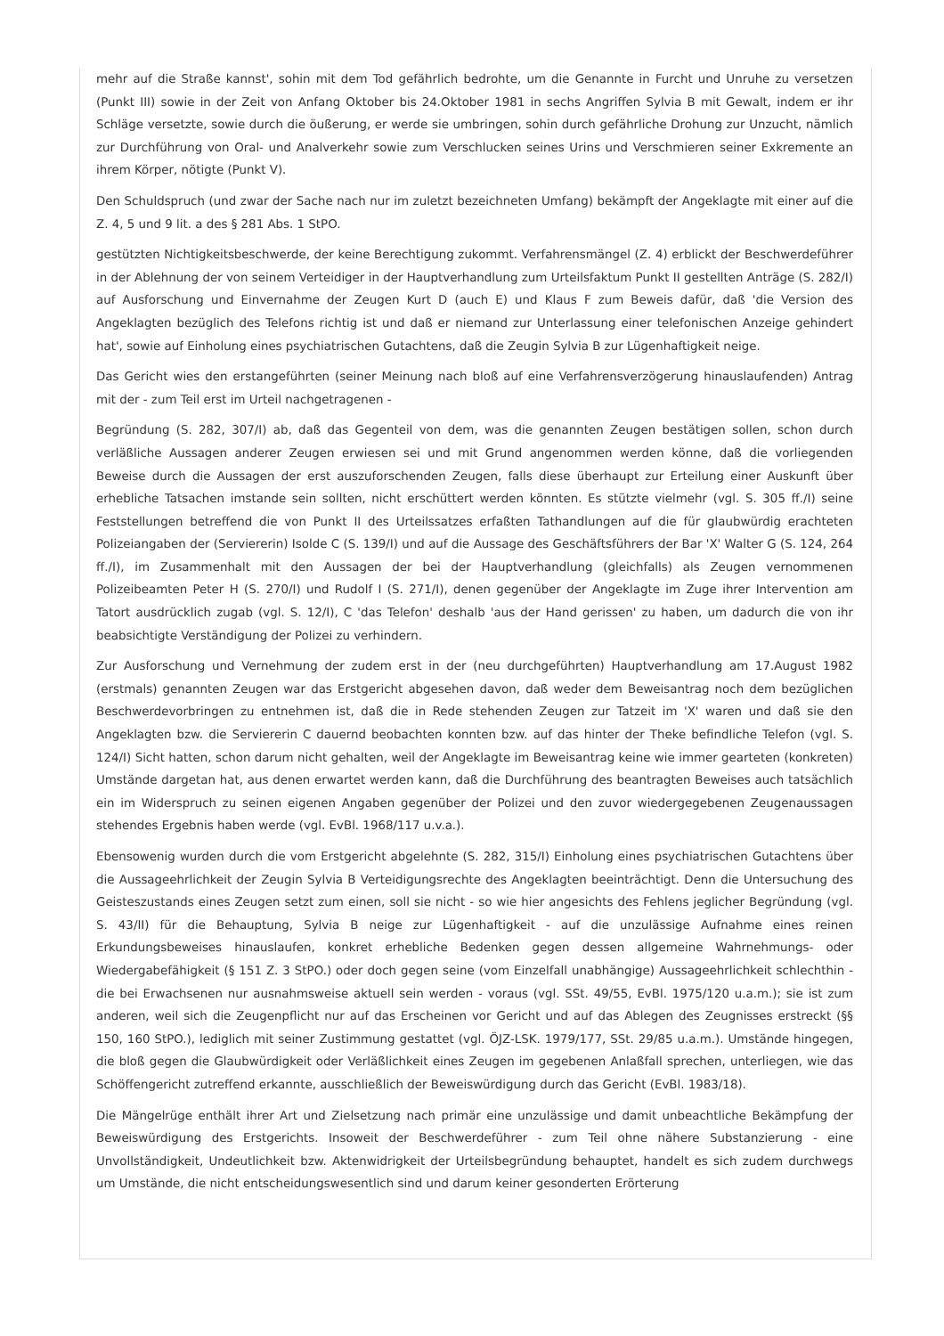mehr auf die Straße kannst', sohin mit dem Tod gefährlich bedrohte, um die Genannte in Furcht und Unruhe zu versetzen (Punkt III) sowie in der Zeit von Anfang Oktober bis 24.Oktober 1981 in sechs Angriffen Sylvia B mit Gewalt, indem er ihr Schläge versetzte, sowie durch die öußerung, er werde sie umbringen, sohin durch gefährliche Drohung zur Unzucht, nämlich zur Durchführung von Oral- und Analverkehr sowie zum Verschlucken seines Urins und Verschmieren seiner Exkremente an ihrem Körper, nötigte (Punkt V).
Den Schuldspruch (und zwar der Sache nach nur im zuletzt bezeichneten Umfang) bekämpft der Angeklagte mit einer auf die Z. 4, 5 und 9 lit. a des § 281 Abs. 1 StPO.
gestützten Nichtigkeitsbeschwerde, der keine Berechtigung zukommt. Verfahrensmängel (Z. 4) erblickt der Beschwerdeführer in der Ablehnung der von seinem Verteidiger in der Hauptverhandlung zum Urteilsfaktum Punkt II gestellten Anträge (S. 282/I) auf Ausforschung und Einvernahme der Zeugen Kurt D (auch E) und Klaus F zum Beweis dafür, daß 'die Version des Angeklagten bezüglich des Telefons richtig ist und daß er niemand zur Unterlassung einer telefonischen Anzeige gehindert hat', sowie auf Einholung eines psychiatrischen Gutachtens, daß die Zeugin Sylvia B zur Lügenhaftigkeit neige.
Das Gericht wies den erstangeführten (seiner Meinung nach bloß auf eine Verfahrensverzögerung hinauslaufenden) Antrag mit der - zum Teil erst im Urteil nachgetragenen -
Begründung (S. 282, 307/I) ab, daß das Gegenteil von dem, was die genannten Zeugen bestätigen sollen, schon durch verläßliche Aussagen anderer Zeugen erwiesen sei und mit Grund angenommen werden könne, daß die vorliegenden Beweise durch die Aussagen der erst auszuforschenden Zeugen, falls diese überhaupt zur Erteilung einer Auskunft über erhebliche Tatsachen imstande sein sollten, nicht erschüttert werden könnten. Es stützte vielmehr (vgl. S. 305 ff./I) seine Feststellungen betreffend die von Punkt II des Urteilssatzes erfaßten Tathandlungen auf die für glaubwürdig erachteten Polizeiangaben der (Serviererin) Isolde C (S. 139/I) und auf die Aussage des Geschäftsführers der Bar 'X' Walter G (S. 124, 264 ff./I), im Zusammenhalt mit den Aussagen der bei der Hauptverhandlung (gleichfalls) als Zeugen vernommenen Polizeibeamten Peter H (S. 270/I) und Rudolf I (S. 271/I), denen gegenüber der Angeklagte im Zuge ihrer Intervention am Tatort ausdrücklich zugab (vgl. S. 12/I), C 'das Telefon' deshalb 'aus der Hand gerissen' zu haben, um dadurch die von ihr beabsichtigte Verständigung der Polizei zu verhindern.
Zur Ausforschung und Vernehmung der zudem erst in der (neu durchgeführten) Hauptverhandlung am 17.August 1982 (erstmals) genannten Zeugen war das Erstgericht abgesehen davon, daß weder dem Beweisantrag noch dem bezüglichen Beschwerdevorbringen zu entnehmen ist, daß die in Rede stehenden Zeugen zur Tatzeit im 'X' waren und daß sie den Angeklagten bzw. die Serviererin C dauernd beobachten konnten bzw. auf das hinter der Theke befindliche Telefon (vgl. S. 124/I) Sicht hatten, schon darum nicht gehalten, weil der Angeklagte im Beweisantrag keine wie immer gearteten (konkreten) Umstände dargetan hat, aus denen erwartet werden kann, daß die Durchführung des beantragten Beweises auch tatsächlich ein im Widerspruch zu seinen eigenen Angaben gegenüber der Polizei und den zuvor wiedergegebenen Zeugenaussagen stehendes Ergebnis haben werde (vgl. EvBl. 1968/117 u.v.a.).
Ebensowenig wurden durch die vom Erstgericht abgelehnte (S. 282, 315/I) Einholung eines psychiatrischen Gutachtens über die Aussageehrlichkeit der Zeugin Sylvia B Verteidigungsrechte des Angeklagten beeinträchtigt. Denn die Untersuchung des Geisteszustands eines Zeugen setzt zum einen, soll sie nicht - so wie hier angesichts des Fehlens jeglicher Begründung (vgl. S. 43/II) für die Behauptung, Sylvia B neige zur Lügenhaftigkeit - auf die unzulässige Aufnahme eines reinen Erkundungsbeweises hinauslaufen, konkret erhebliche Bedenken gegen dessen allgemeine Wahrnehmungs- oder Wiedergabefähigkeit (§ 151 Z. 3 StPO.) oder doch gegen seine (vom Einzelfall unabhängige) Aussageehrlichkeit schlechthin - die bei Erwachsenen nur ausnahmsweise aktuell sein werden - voraus (vgl. SSt. 49/55, EvBl. 1975/120 u.a.m.); sie ist zum anderen, weil sich die Zeugenpflicht nur auf das Erscheinen vor Gericht und auf das Ablegen des Zeugnisses erstreckt (§§ 150, 160 StPO.), lediglich mit seiner Zustimmung gestattet (vgl. ÖJZ-LSK. 1979/177, SSt. 29/85 u.a.m.). Umstände hingegen, die bloß gegen die Glaubwürdigkeit oder Verläßlichkeit eines Zeugen im gegebenen Anlaßfall sprechen, unterliegen, wie das Schöffengericht zutreffend erkannte, ausschließlich der Beweiswürdigung durch das Gericht (EvBl. 1983/18).
Die Mängelrüge enthält ihrer Art und Zielsetzung nach primär eine unzulässige und damit unbeachtliche Bekämpfung der Beweiswürdigung des Erstgerichts. Insoweit der Beschwerdeführer - zum Teil ohne nähere Substanzierung - eine Unvollständigkeit, Undeutlichkeit bzw. Aktenwidrigkeit der Urteilsbegründung behauptet, handelt es sich zudem durchwegs um Umstände, die nicht entscheidungswesentlich sind und darum keiner gesonderten Erörterung